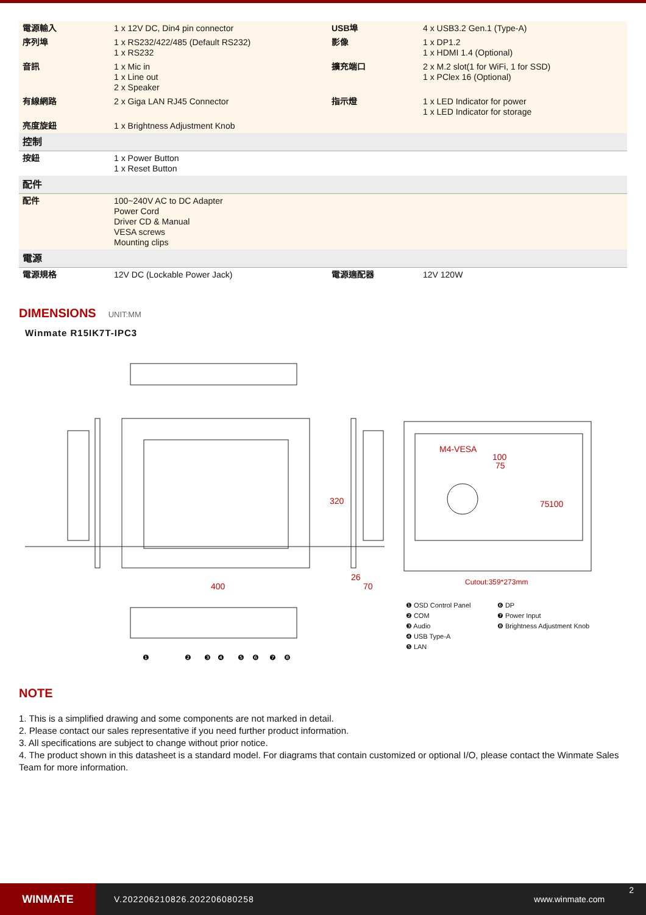| 電源輸入 | 1 x 12V DC, Din4 pin connector | USB埠 | 4 x USB3.2 Gen.1 (Type-A) |
| 序列埠 | 1 x RS232/422/485 (Default RS232) 1 x RS232 | 影像 | 1 x DP1.2 1 x HDMI 1.4 (Optional) |
| 音訊 | 1 x Mic in 1 x Line out 2 x Speaker | 擴充端口 | 2 x M.2 slot(1 for WiFi, 1 for SSD) 1 x PClex 16 (Optional) |
| 有線網路 | 2 x Giga LAN RJ45 Connector | 指示燈 | 1 x LED Indicator for power 1 x LED Indicator for storage |
| 亮度旋鈕 | 1 x Brightness Adjustment Knob | | |
| 控制 | | | |
| 按鈕 | 1 x Power Button 1 x Reset Button | | |
| 配件 | | | |
| 配件 | 100~240V AC to DC Adapter Power Cord Driver CD & Manual VESA screws Mounting clips | | |
| 電源 | | | |
| 電源規格 | 12V DC (Lockable Power Jack) | 電源適配器 | 12V 120W |
DIMENSIONS
UNIT:MM
Winmate R15IK7T-IPC3
400
320
26
70
100
75
75
100
M4-VESA
Cutout:359*273mm
❶
❷
❸
❹
❺
❻
❼
❽
❶ OSD Control Panel ❻ DP ❷ COM ❼ Power Input ❸ Audio ❽ Brightness Adjustment Knob ❹ USB Type-A ❺ LAN
NOTE
1. This is a simplified drawing and some components are not marked in detail.
2. Please contact our sales representative if you need further product information.
3. All specifications are subject to change without prior notice.
4. The product shown in this datasheet is a standard model. For diagrams that contain customized or optional I/O, please contact the Winmate Sales Team for more information.
WINMATE
V.202206210826.202206080258 www.winmate.com 2